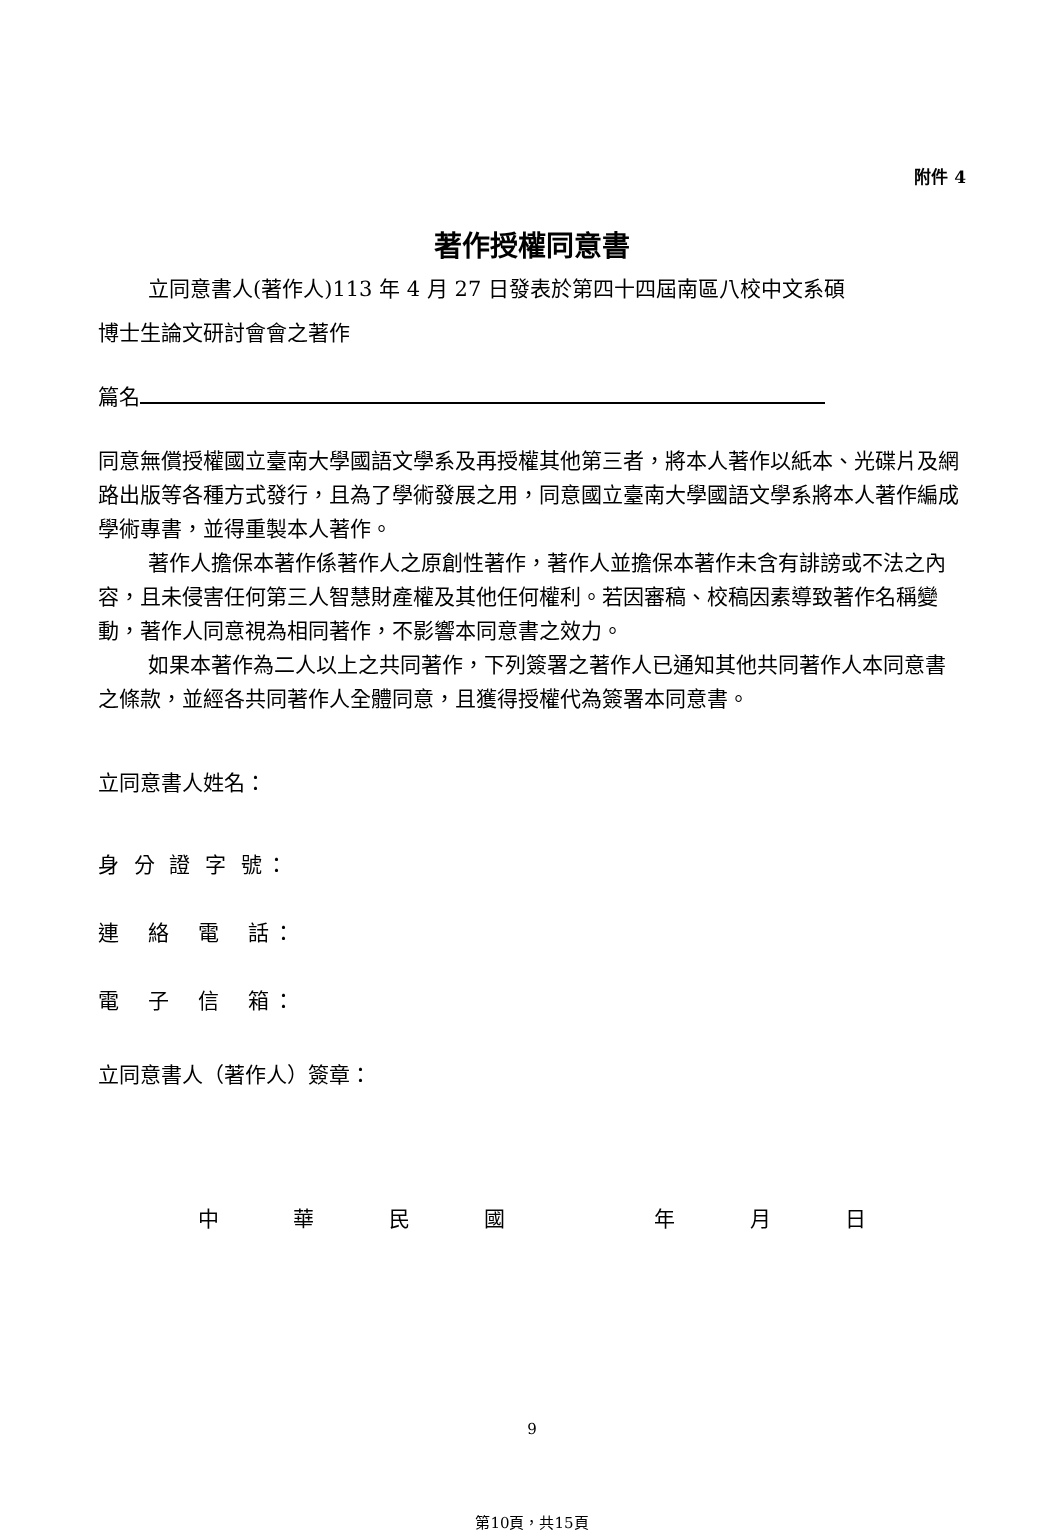附件 4
著作授權同意書
立同意書人(著作人)113 年 4 月 27 日發表於第四十四屆南區八校中文系碩
博士生論文研討會會之著作
篇名
同意無償授權國立臺南大學國語文學系及再授權其他第三者，將本人著作以紙本、光碟片及網路出版等各種方式發行，且為了學術發展之用，同意國立臺南大學國語文學系將本人著作編成學術專書，並得重製本人著作。
著作人擔保本著作係著作人之原創性著作，著作人並擔保本著作未含有誹謗或不法之內容，且未侵害任何第三人智慧財產權及其他任何權利。若因審稿、校稿因素導致著作名稱變動，著作人同意視為相同著作，不影響本同意書之效力。
如果本著作為二人以上之共同著作，下列簽署之著作人已通知其他共同著作人本同意書之條款，並經各共同著作人全體同意，且獲得授權代為簽署本同意書。
立同意書人姓名：
身 分 證 字 號：
連　絡　電　話：
電　子　信　箱：
立同意書人（著作人）簽章：
中華民國 年月日
9
第10頁，共15頁